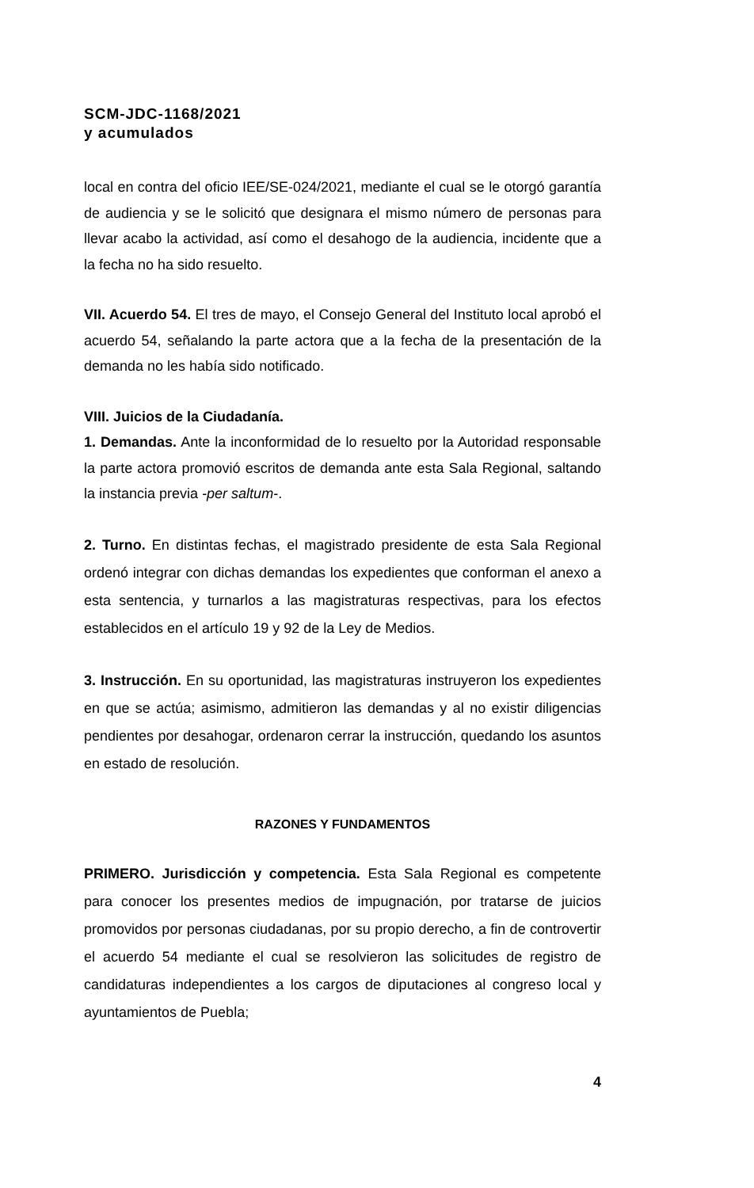SCM-JDC-1168/2021
y acumulados
local en contra del oficio IEE/SE-024/2021, mediante el cual se le otorgó garantía de audiencia y se le solicitó que designara el mismo número de personas para llevar acabo la actividad, así como el desahogo de la audiencia, incidente que a la fecha no ha sido resuelto.
VII. Acuerdo 54. El tres de mayo, el Consejo General del Instituto local aprobó el acuerdo 54, señalando la parte actora que a la fecha de la presentación de la demanda no les había sido notificado.
VIII. Juicios de la Ciudadanía.
1. Demandas. Ante la inconformidad de lo resuelto por la Autoridad responsable la parte actora promovió escritos de demanda ante esta Sala Regional, saltando la instancia previa -per saltum-.
2. Turno. En distintas fechas, el magistrado presidente de esta Sala Regional ordenó integrar con dichas demandas los expedientes que conforman el anexo a esta sentencia, y turnarlos a las magistraturas respectivas, para los efectos establecidos en el artículo 19 y 92 de la Ley de Medios.
3. Instrucción. En su oportunidad, las magistraturas instruyeron los expedientes en que se actúa; asimismo, admitieron las demandas y al no existir diligencias pendientes por desahogar, ordenaron cerrar la instrucción, quedando los asuntos en estado de resolución.
RAZONES Y FUNDAMENTOS
PRIMERO. Jurisdicción y competencia. Esta Sala Regional es competente para conocer los presentes medios de impugnación, por tratarse de juicios promovidos por personas ciudadanas, por su propio derecho, a fin de controvertir el acuerdo 54 mediante el cual se resolvieron las solicitudes de registro de candidaturas independientes a los cargos de diputaciones al congreso local y ayuntamientos de Puebla;
4